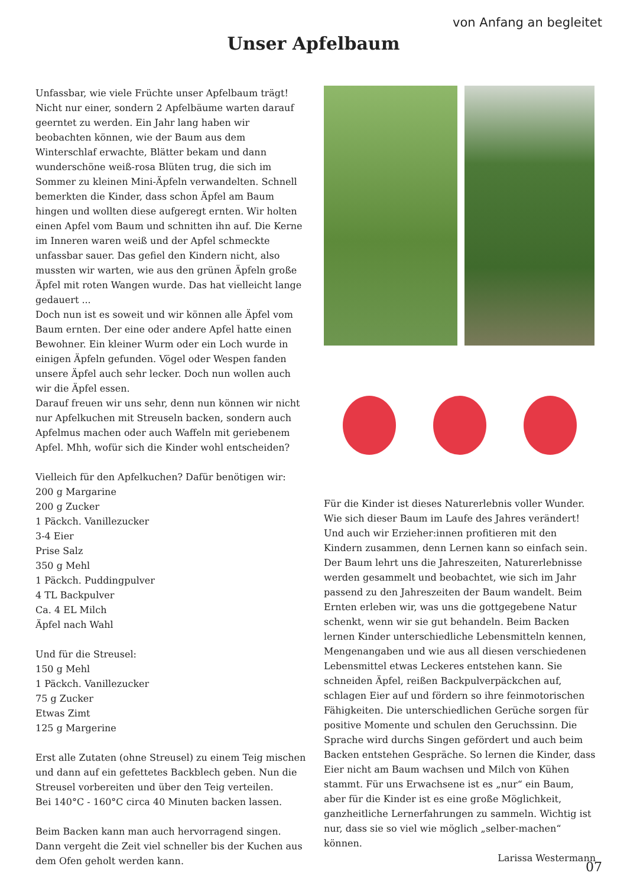von Anfang an begleitet
Unser Apfelbaum
Unfassbar, wie viele Früchte unser Apfelbaum trägt! Nicht nur einer, sondern 2 Apfelbäume warten darauf geerntet zu werden. Ein Jahr lang haben wir beobachten können, wie der Baum aus dem Winterschlaf erwachte, Blätter bekam und dann wunderschöne weiß-rosa Blüten trug, die sich im Sommer zu kleinen Mini-Äpfeln verwandelten. Schnell bemerkten die Kinder, dass schon Äpfel am Baum hingen und wollten diese aufgeregt ernten. Wir holten einen Apfel vom Baum und schnitten ihn auf. Die Kerne im Inneren waren weiß und der Apfel schmeckte unfassbar sauer. Das gefiel den Kindern nicht, also mussten wir warten, wie aus den grünen Äpfeln große Äpfel mit roten Wangen wurde. Das hat vielleicht lange gedauert ...
Doch nun ist es soweit und wir können alle Äpfel vom Baum ernten. Der eine oder andere Apfel hatte einen Bewohner. Ein kleiner Wurm oder ein Loch wurde in einigen Äpfeln gefunden. Vögel oder Wespen fanden unsere Äpfel auch sehr lecker. Doch nun wollen auch wir die Äpfel essen.
Darauf freuen wir uns sehr, denn nun können wir nicht nur Apfelkuchen mit Streuseln backen, sondern auch Apfelmus machen oder auch Waffeln mit geriebenem Apfel. Mhh, wofür sich die Kinder wohl entscheiden?
Vielleich für den Apfelkuchen? Dafür benötigen wir:
200 g Margarine
200 g Zucker
1 Päckch. Vanillezucker
3-4 Eier
Prise Salz
350 g Mehl
1 Päckch. Puddingpulver
4 TL Backpulver
Ca. 4 EL Milch
Äpfel nach Wahl
Und für die Streusel:
150 g Mehl
1 Päckch. Vanillezucker
75 g Zucker
Etwas Zimt
125 g Margerine
Erst alle Zutaten (ohne Streusel) zu einem Teig mischen und dann auf ein gefettetes Backblech geben. Nun die Streusel vorbereiten und über den Teig verteilen.
Bei 140°C - 160°C circa 40 Minuten backen lassen.
Beim Backen kann man auch hervorragend singen. Dann vergeht die Zeit viel schneller bis der Kuchen aus dem Ofen geholt werden kann.
Für die Kinder ist dieses Naturerlebnis voller Wunder. Wie sich dieser Baum im Laufe des Jahres verändert!
Und auch wir Erzieher:innen profitieren mit den Kindern zusammen, denn Lernen kann so einfach sein. Der Baum lehrt uns die Jahreszeiten, Naturerlebnisse werden gesammelt und beobachtet, wie sich im Jahr passend zu den Jahreszeiten der Baum wandelt. Beim Ernten erleben wir, was uns die gottgegebene Natur schenkt, wenn wir sie gut behandeln. Beim Backen lernen Kinder unterschiedliche Lebensmitteln kennen, Mengenangaben und wie aus all diesen verschiedenen Lebensmittel etwas Leckeres entstehen kann. Sie schneiden Äpfel, reißen Backpulverpäckchen auf, schlagen Eier auf und fördern so ihre feinmotorischen Fähigkeiten. Die unterschiedlichen Gerüche sorgen für positive Momente und schulen den Geruchssinn. Die Sprache wird durchs Singen gefördert und auch beim Backen entstehen Gespräche. So lernen die Kinder, dass Eier nicht am Baum wachsen und Milch von Kühen stammt. Für uns Erwachsene ist es „nur“ ein Baum, aber für die Kinder ist es eine große Möglichkeit, ganzheitliche Lernerfahrungen zu sammeln. Wichtig ist nur, dass sie so viel wie möglich „selber-machen“ können.
Larissa Westermann
07